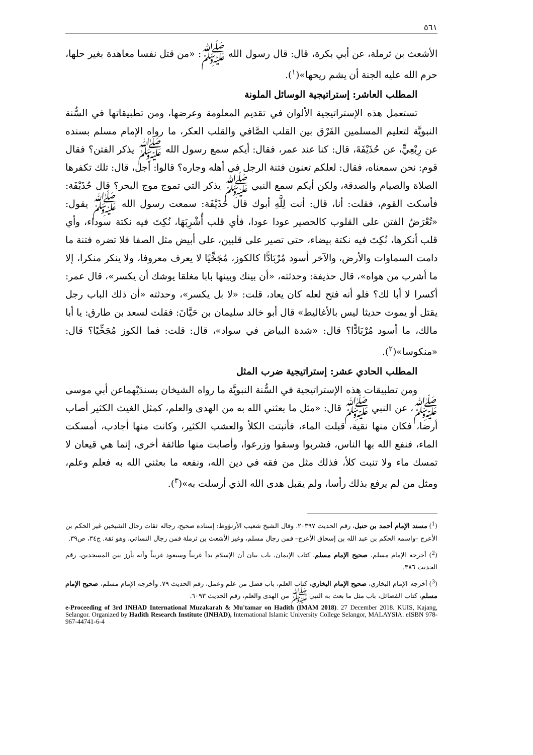٥٦١
الأشعث بن ثرملة، عن أبي بكرة، قال: قال رسول الله ﷺ: «من قتل نفسا معاهدة بغير حلها، حرم الله عليه الجنة أن يشم ريحها»(<sup>١</sup>).
المطلب العاشر: إستراتيجية الوسائل الملونة
تستعمل هذه الإستراتيجية الألوان في تقديم المعلومة وعرضها، ومن تطبيقاتها في السُّنة النبويَّة لتعليم المسلمين الفَرْق بين القلب الصَّافي والقلب العكر، ما رواه الإمام مسلم بسنده عن رِبْعِيٍّ، عن حُذَيْفَةَ، قال: كنا عند عمر، فقال: أيكم سمع رسول الله ﷺ يذكر الفتن؟ فقال قوم: نحن سمعناه، فقال: لعلكم تعنون فتنة الرجل في أهله وجاره؟ قالوا: أجل، قال: تلك تكفرها الصلاة والصيام والصدقة، ولكن أيكم سمع النبي ﷺ يذكر التي تموج موج البحر؟ قال حُذَيْفَة: فأسكت القوم، فقلت: أنا، قال: أنت لِلَّهِ أبوك قال حُذَيْفَة: سمعت رسول الله ﷺ يقول: «تُعْرَضُ الفتن على القلوب كالحصير عودا عودا، فأي قلب أُشْرِبَهَا، نُكِتَ فيه نكتة سوداء، وأي قلب أنكرها، نُكِتَ فيه نكتة بيضاء، حتى تصير على قلبين، على أبيض مثل الصفا فلا تضره فتنة ما دامت السماوات والأرض، والآخر أسود مُرْبَادًّا كالكوز، مُجَخِّيًا لا يعرف معروفا، ولا ينكر منكرا، إلا ما أشرب من هواه»، قال حذيفة: وحدثته، «أن بينك وبينها بابا مغلقا يوشك أن يكسر»، قال عمر: أكسرا لا أبا لك؟ فلو أنه فتح لعله كان يعاد، قلت: «لا بل يكسر»، وحدثته «أن ذلك الباب رجل يقتل أو يموت حديثا ليس بالأغاليط» قال أبو خالد سليمان بن حَيَّانَ: فقلت لسعد بن طارق: يا أبا مالك، ما أسود مُرْبَادًّا؟ قال: «شدة البياض في سواد»، قال: قلت: فما الكوز مُجَخِّيًا؟ قال: «منكوسا»(<sup>٢</sup>).
المطلب الحادي عشر: إستراتيجية ضرب المثل
ومن تطبيقات هذه الإستراتيجية في السُّنة النبويَّة ما رواه الشيخان بسندَيْهماعن أبي موسى ﷺ، عن النبي ﷺ قال: «مثل ما بعثني الله به من الهدى والعلم، كمثل الغيث الكثير أصاب أرضا، فكان منها نقية، قبلت الماء، فأنبتت الكلأ والعشب الكثير، وكانت منها أجادب، أمسكت الماء، فنفع الله بها الناس، فشربوا وسقوا وزرعوا، وأصابت منها طائفة أخرى، إنما هي قيعان لا تمسك ماء ولا تنبت كلأ، فذلك مثل من فقه في دين الله، ونفعه ما بعثني الله به فعلم وعلم، ومثل من لم يرفع بذلك رأسا، ولم يقبل هدى الله الذي أرسلت به»(<sup>٣</sup>).
(<sup>1</sup>) مسند الإمام أحمد بن حنبل، رقم الحديث ٢٠٣٩٧. وقال الشيخ شعيب الأرنؤوط: إسناده صحيح، رجاله ثقات رجال الشيخين غير الحكم بن الأعرج –واسمه الحكم بن عبد الله بن إسحاق الأعرج– فمن رجال مسلم، وغير الأشعث بن ثرملة فمن رجال النسائي، وهو ثقة. ج٣٤، ص٣٩.
(<sup>2</sup>) أخرجه الإمام مسلم، صحيح الإمام مسلم، كتاب الإيمان، باب بيان أن الإسلام بدأ غريباً وسيعود غريباً وأنه يأرز بين المسجدين، رقم الحديث ٣٨٦.
(<sup>3</sup>) أخرجه الإمام البخاري، صحيح الإمام البخاري، كتاب العلم، باب فضل من علم وعمل، رقم الحديث ٧٩. وأخرجه الإمام مسلم، صحيح الإمام مسلم، كتاب الفضائل، باب مثل ما بعث به النبي ﷺ من الهدى والعلم، رقم الحديث ٦٠٩٣.
e-Proceeding of 3rd INHAD International Muzakarah & Mu'tamar on Hadith (IMAM 2018). 27 December 2018. KUIS, Kajang, Selangor. Organized by Hadith Research Institute (INHAD), International Islamic University College Selangor, MALAYSIA. eISBN 978-967-44741-6-4